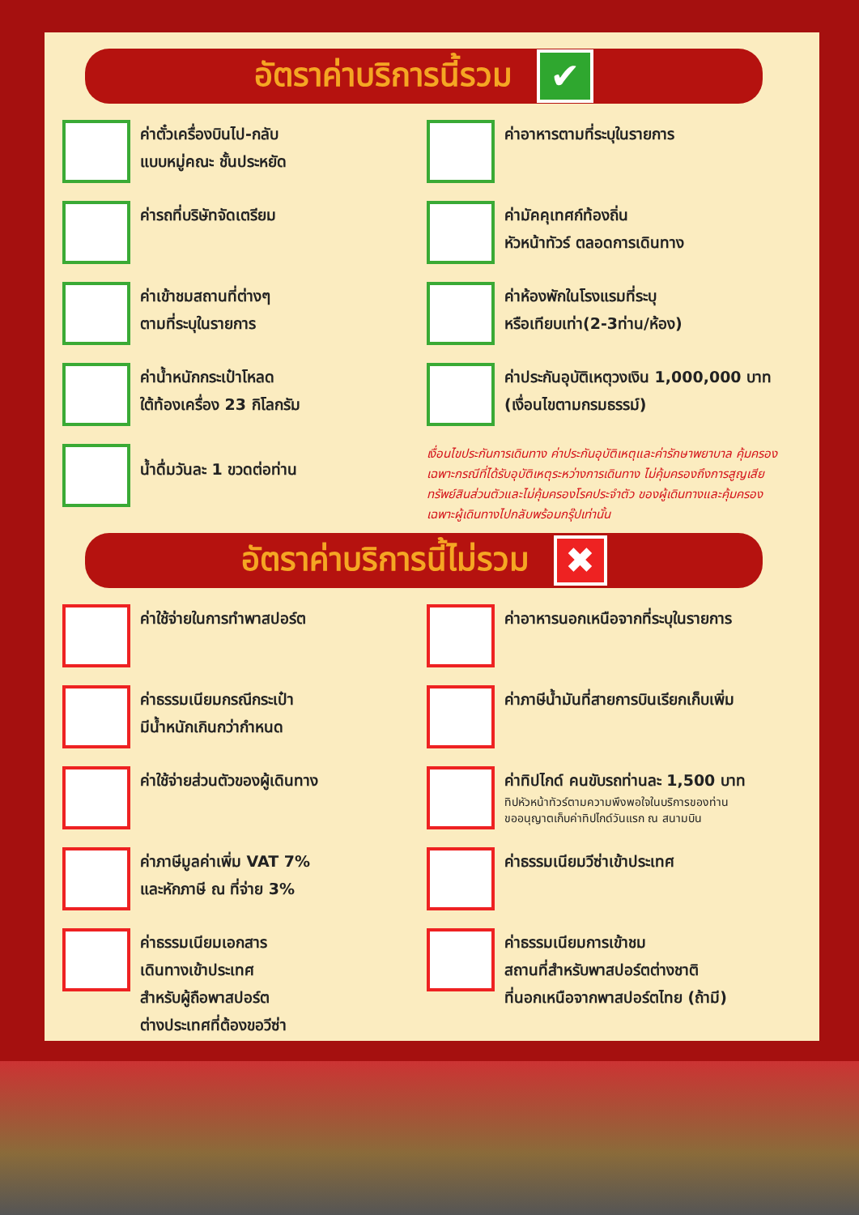อัตราค่าบริการนี้รวม
✔
ค่าตั๋วเครื่องบินไป-กลับ
แบบหมู่คณะ ชั้นประหยัด
ค่าอาหารตามที่ระบุในรายการ
ค่ารถที่บริษัทจัดเตรียม
ค่ามัคคุเทศก์ท้องถิ่น
หัวหน้าทัวร์ ตลอดการเดินทาง
ค่าเข้าชมสถานที่ต่างๆ
ตามที่ระบุในรายการ
ค่าห้องพักในโรงแรมที่ระบุ
หรือเทียบเท่า(2-3ท่าน/ห้อง)
ค่าน้ำหนักกระเป๋าโหลด
ใต้ท้องเครื่อง 23 กิโลกรัม
ค่าประกันอุบัติเหตุวงเงิน 1,000,000 บาท
(เงื่อนไขตามกรมธรรม์)
น้ำดื่มวันละ 1 ขวดต่อท่าน
เงื่อนไขประกันการเดินทาง ค่าประกันอุบัติเหตุและค่ารักษาพยาบาล คุ้มครองเฉพาะกรณีที่ได้รับอุบัติเหตุระหว่างการเดินทาง ไม่คุ้มครองถึงการสูญเสียทรัพย์สินส่วนตัวและไม่คุ้มครองโรคประจำตัว ของผู้เดินทางและคุ้มครองเฉพาะผู้เดินทางไปกลับพร้อมกรุ๊ปเท่านั้น
อัตราค่าบริการนี้ไม่รวม
✖
ค่าใช้จ่ายในการทำพาสปอร์ต
ค่าอาหารนอกเหนือจากที่ระบุในรายการ
ค่าธรรมเนียมกรณีกระเป๋า
มีน้ำหนักเกินกว่ากำหนด
ค่าภาษีน้ำมันที่สายการบินเรียกเก็บเพิ่ม
ค่าใช้จ่ายส่วนตัวของผู้เดินทาง
ค่าทิปไกด์ คนขับรถท่านละ 1,500 บาท
ทิปหัวหน้าทัวร์ตามความพึงพอใจในบริการของท่าน
ขออนุญาตเก็บค่าทิปไกด์วันแรก ณ สนามบิน
ค่าภาษีมูลค่าเพิ่ม VAT 7%
และหักภาษี ณ ที่จ่าย 3%
ค่าธรรมเนียมวีซ่าเข้าประเทศ
ค่าธรรมเนียมเอกสาร
เดินทางเข้าประเทศ
สำหรับผู้ถือพาสปอร์ต
ต่างประเทศที่ต้องขอวีซ่า
ค่าธรรมเนียมการเข้าชม
สถานที่สำหรับพาสปอร์ตต่างชาติ
ที่นอกเหนือจากพาสปอร์ตไทย (ถ้ามี)